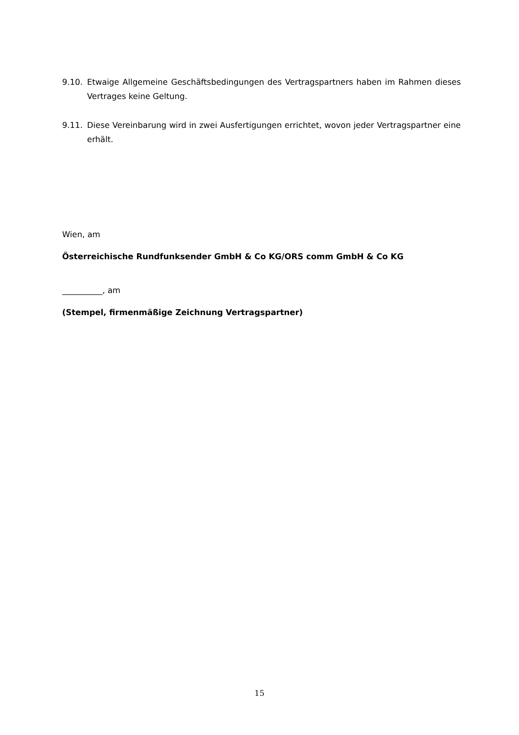9.10. Etwaige Allgemeine Geschäftsbedingungen des Vertragspartners haben im Rahmen dieses Vertrages keine Geltung.
9.11. Diese Vereinbarung wird in zwei Ausfertigungen errichtet, wovon jeder Vertragspartner eine erhält.
Wien, am
Österreichische Rundfunksender GmbH & Co KG/ORS comm GmbH & Co KG
__________, am
(Stempel, firmenmäßige Zeichnung Vertragspartner)
15